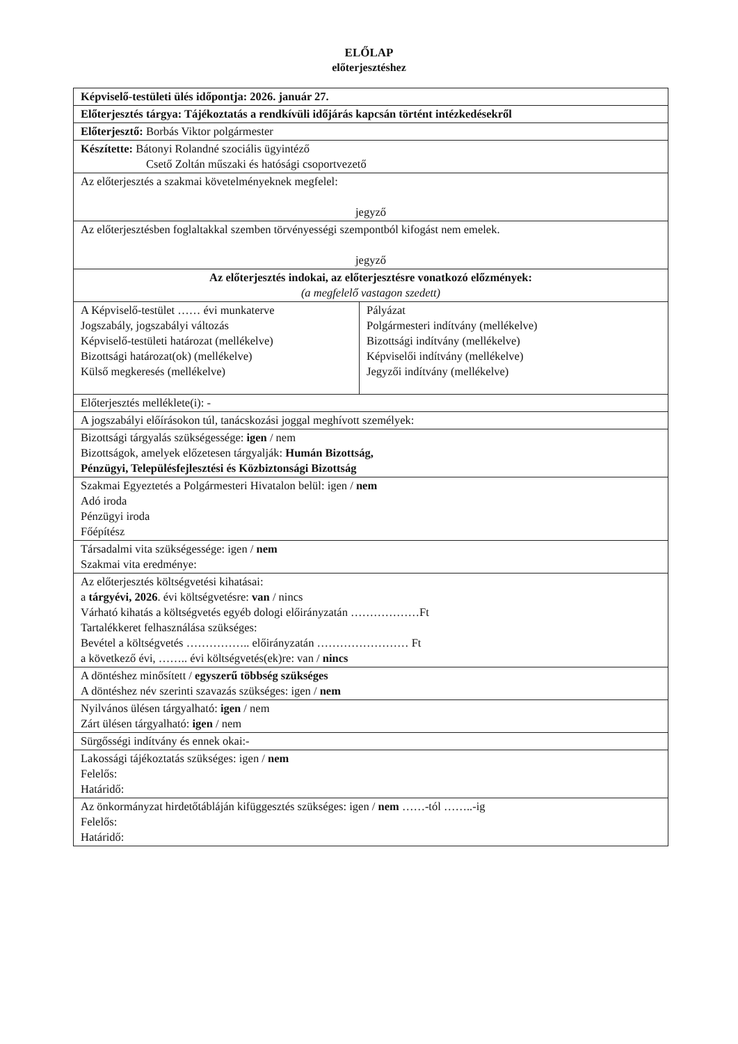ELŐLAP
előterjesztéshez
| Képviselő-testületi ülés időpontja: 2026. január 27. | |
| Előterjesztés tárgya: Tájékoztatás a rendkívüli időjárás kapcsán történt intézkedésekről | |
| Előterjesztő: Borbás Viktor polgármester | |
| Készítette: Bátonyi Rolandné szociális ügyintéző Csető Zoltán műszaki és hatósági csoportvezető | |
| Az előterjesztés a szakmai követelményeknek megfelel: jegyző | |
| Az előterjesztésben foglaltakkal szemben törvényességi szempontból kifogást nem emelek. jegyző | |
| Az előterjesztés indokai, az előterjesztésre vonatkozó előzmények: (a megfelelő vastagon szedett) | |
| A Képviselő-testület …… évi munkaterve Jogszabály, jogszabályi változás Képviselő-testületi határozat (mellékelve) Bizottsági határozat(ok) (mellékelve) Külső megkeresés (mellékelve) | Pályázat Polgármesteri indítvány (mellékelve) Bizottsági indítvány (mellékelve) Képviselői indítvány (mellékelve) Jegyzői indítvány (mellékelve) |
| Előterjesztés melléklete(i): - | |
| A jogszabályi előírásokon túl, tanácskozási joggal meghívott személyek: | |
| Bizottsági tárgyalás szükségessége: igen / nem Bizottságok, amelyek előzetesen tárgyalják: Humán Bizottság, Pénzügyi, Településfejlesztési és Közbiztonsági Bizottság | |
| Szakmai Egyeztetés a Polgármesteri Hivatalon belül: igen / nem Adó iroda Pénzügyi iroda Főépítész | |
| Társadalmi vita szükségessége: igen / nem Szakmai vita eredménye: | |
| Az előterjesztés költségvetési kihatásai: a tárgyévi, 2026 . évi költségvetésre: van / nincs Várható kihatás a költségvetés egyéb dologi előirányzatán ………………Ft Tartalékkeret felhasználása szükséges: Bevétel a költségvetés …………….. előirányzatán …………………… Ft a következő évi, …….. évi költségvetés(ek)re: van / nincs | |
| A döntéshez minősített / egyszerű többség szükséges A döntéshez név szerinti szavazás szükséges: igen / nem | |
| Nyilvános ülésen tárgyalható: igen / nem Zárt ülésen tárgyalható: igen / nem | |
| Sürgősségi indítvány és ennek okai:- | |
| Lakossági tájékoztatás szükséges: igen / nem Felelős: Határidő: | |
| Az önkormányzat hirdetőtábláján kifüggesztés szükséges: igen / nem ……-tól ……..-ig Felelős: Határidő: | |